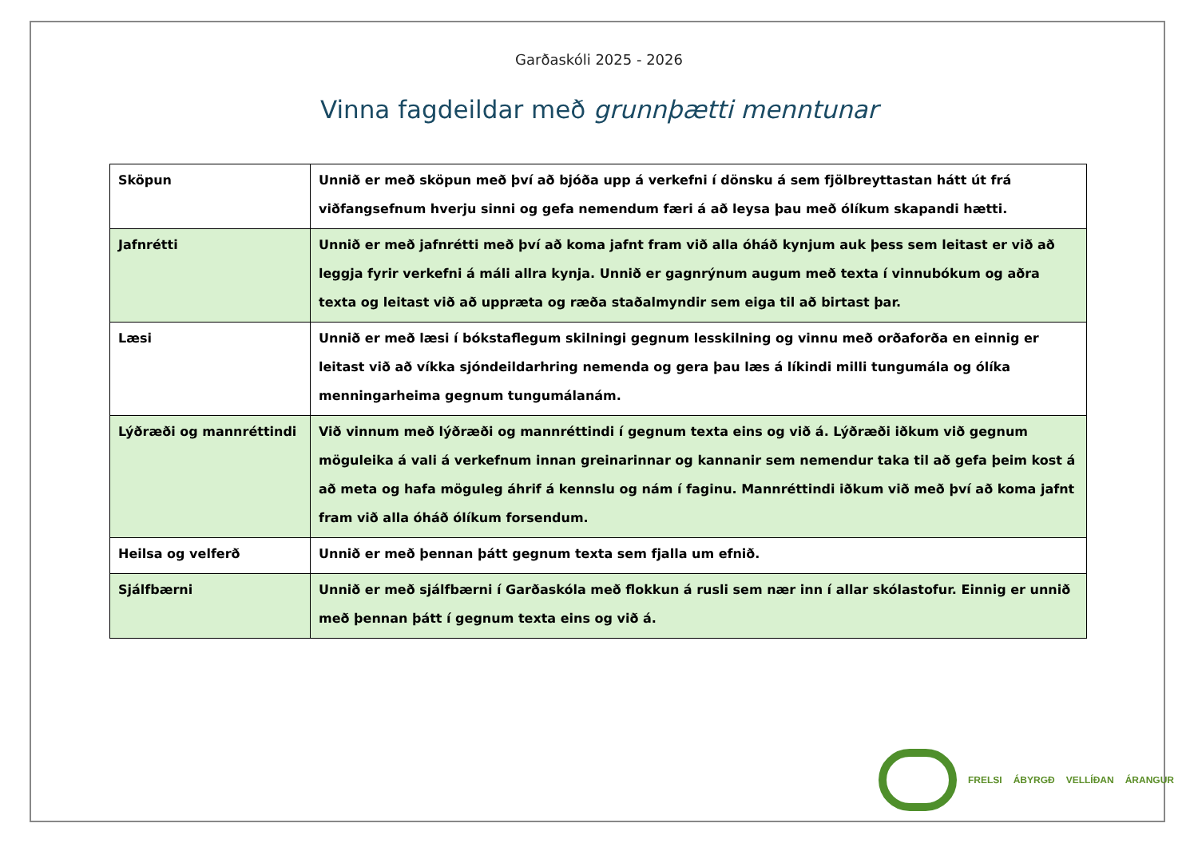Garðaskóli 2025 - 2026
Vinna fagdeildar með grunnþætti menntunar
| Sköpun | Unnið er með sköpun með því að bjóða upp á verkefni í dönsku á sem fjölbreyttastan hátt út frá viðfangsefnum hverju sinni og gefa nemendum færi á að leysa þau með ólíkum skapandi hætti. |
| Jafnrétti | Unnið er með jafnrétti með því að koma jafnt fram við alla óháð kynjum auk þess sem leitast er við að leggja fyrir verkefni á máli allra kynja. Unnið er gagnrýnum augum með texta í vinnubókum og aðra texta og leitast við að uppræta og ræða staðalmyndir sem eiga til að birtast þar. |
| Læsi | Unnið er með læsi í bókstaflegum skilningi gegnum lesskilning og vinnu með orðaforða en einnig er leitast við að víkka sjóndeildarhring nemenda og gera þau læs á líkindi milli tungumála og ólíka menningarheima gegnum tungumálanám. |
| Lýðræði og mannréttindi | Við vinnum með lýðræði og mannréttindi í gegnum texta eins og við á. Lýðræði iðkum við gegnum möguleika á vali á verkefnum innan greinarinnar og kannanir sem nemendur taka til að gefa þeim kost á að meta og hafa möguleg áhrif á kennslu og nám í faginu. Mannréttindi iðkum við með því að koma jafnt fram við alla óháð ólíkum forsendum. |
| Heilsa og velferð | Unnið er með þennan þátt gegnum texta sem fjalla um efnið. |
| Sjálfbærni | Unnið er með sjálfbærni í Garðaskóla með flokkun á rusli sem nær inn í allar skólastofur. Einnig er unnið með þennan þátt í gegnum texta eins og við á. |
FRELSI ÁBYRGÐ VELLÍÐAN ÁRANGUR